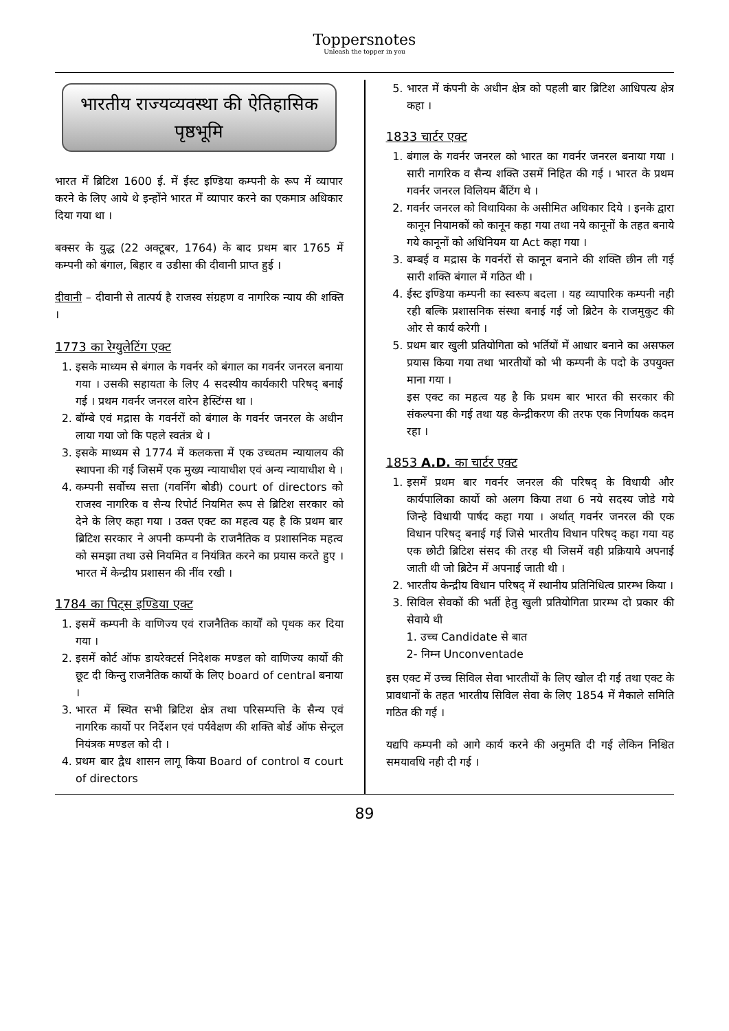Toppersnotes
Unleash the topper in you
भारतीय राज्यव्यवस्था की ऐतिहासिक पृष्ठभूमि
भारत में ब्रिटिश 1600 ई. में ईस्ट इण्डिया कम्पनी के रूप में व्यापार करने के लिए आये थे इन्होंने भारत में व्यापार करने का एकमात्र अधिकार दिया गया था ।
बक्सर के युद्ध (22 अक्टूबर, 1764) के बाद प्रथम बार 1765 में कम्पनी को बंगाल, बिहार व उडीसा की दीवानी प्राप्त हुई ।
दीवानी – दीवानी से तात्पर्य है राजस्व संग्रहण व नागरिक न्याय की शक्ति ।
1773 का रेग्युलेटिंग एक्ट
1. इसके माध्यम से बंगाल के गवर्नर को बंगाल का गवर्नर जनरल बनाया गया । उसकी सहायता के लिए 4 सदस्यीय कार्यकारी परिषद् बनाई गई । प्रथम गवर्नर जनरल वारेन हेस्टिंग्स था ।
2. बॉम्बे एवं मद्रास के गवर्नरों को बंगाल के गवर्नर जनरल के अधीन लाया गया जो कि पहले स्वतंत्र थे ।
3. इसके माध्यम से 1774 में कलकत्ता में एक उच्चतम न्यायालय की स्थापना की गई जिसमें एक मुख्य न्यायाधीश एवं अन्य न्यायाधीश थे ।
4. कम्पनी सर्वोच्य सत्ता (गवर्निंग बोडी) court of directors को राजस्व नागरिक व सैन्य रिपोर्ट नियमित रूप से ब्रिटिश सरकार को देने के लिए कहा गया । उक्त एक्ट का महत्व यह है कि प्रथम बार ब्रिटिश सरकार ने अपनी कम्पनी के राजनैतिक व प्रशासनिक महत्व को समझा तथा उसे नियमित व नियंत्रित करने का प्रयास करते हुए । भारत में केन्द्रीय प्रशासन की नींव रखी ।
1784 का पिट्स इण्डिया एक्ट
1. इसमें कम्पनी के वाणिज्य एवं राजनैतिक कार्यों को पृथक कर दिया गया ।
2. इसमें कोर्ट ऑफ डायरेक्टर्स निदेशक मण्डल को वाणिज्य कार्यो की छूट दी किन्तु राजनैतिक कार्यो के लिए board of central बनाया ।
3. भारत में स्थित सभी ब्रिटिश क्षेत्र तथा परिसम्पत्ति के सैन्य एवं नागरिक कार्यो पर निर्देशन एवं पर्यवेक्षण की शक्ति बोर्ड ऑफ सेन्ट्रल नियंत्रक मण्डल को दी ।
4. प्रथम बार द्वैध शासन लागू किया Board of control व court of directors
5. भारत में कंपनी के अधीन क्षेत्र को पहली बार ब्रिटिश आधिपत्य क्षेत्र कहा ।
1833 चार्टर एक्ट
1. बंगाल के गवर्नर जनरल को भारत का गवर्नर जनरल बनाया गया । सारी नागरिक व सैन्य शक्ति उसमें निहित की गई । भारत के प्रथम गवर्नर जनरल विलियम बैंटिंग थे ।
2. गवर्नर जनरल को विधायिका के असीमित अधिकार दिये । इनके द्वारा कानून नियामकों को कानून कहा गया तथा नये कानूनों के तहत बनाये गये कानूनों को अधिनियम या Act कहा गया ।
3. बम्बई व मद्रास के गवर्नरों से कानून बनाने की शक्ति छीन ली गई सारी शक्ति बंगाल में गठित थी ।
4. ईस्ट इण्डिया कम्पनी का स्वरूप बदला । यह व्यापारिक कम्पनी नही रही बल्कि प्रशासनिक संस्था बनाई गई जो ब्रिटेन के राजमुकुट की ओर से कार्य करेगी ।
5. प्रथम बार खुली प्रतियोगिता को भर्तियों में आधार बनाने का असफल प्रयास किया गया तथा भारतीयों को भी कम्पनी के पदो के उपयुक्त माना गया ।
इस एक्ट का महत्व यह है कि प्रथम बार भारत की सरकार की संकल्पना की गई तथा यह केन्द्रीकरण की तरफ एक निर्णायक कदम रहा ।
1853 A.D. का चार्टर एक्ट
1. इसमें प्रथम बार गवर्नर जनरल की परिषद् के विधायी और कार्यपालिका कार्यो को अलग किया तथा 6 नये सदस्य जोडे गये जिन्हे विधायी पार्षद कहा गया । अर्थात् गवर्नर जनरल की एक विधान परिषद् बनाई गई जिसे भारतीय विधान परिषद् कहा गया यह एक छोटी ब्रिटिश संसद की तरह थी जिसमें वही प्रक्रियाये अपनाई जाती थी जो ब्रिटेन में अपनाई जाती थी ।
2. भारतीय केन्द्रीय विधान परिषद् में स्थानीय प्रतिनिधित्व प्रारम्भ किया ।
3. सिविल सेवकों की भर्ती हेतु खुली प्रतियोगिता प्रारम्भ दो प्रकार की सेवाये थी
1. उच्च Candidate से बात
2- निम्न Unconventade
इस एक्ट में उच्च सिविल सेवा भारतीयों के लिए खोल दी गई तथा एक्ट के प्रावधानों के तहत भारतीय सिविल सेवा के लिए 1854 में मैकाले समिति गठित की गई ।
यद्यपि कम्पनी को आगे कार्य करने की अनुमति दी गई लेकिन निश्चित समयावधि नही दी गई ।
89